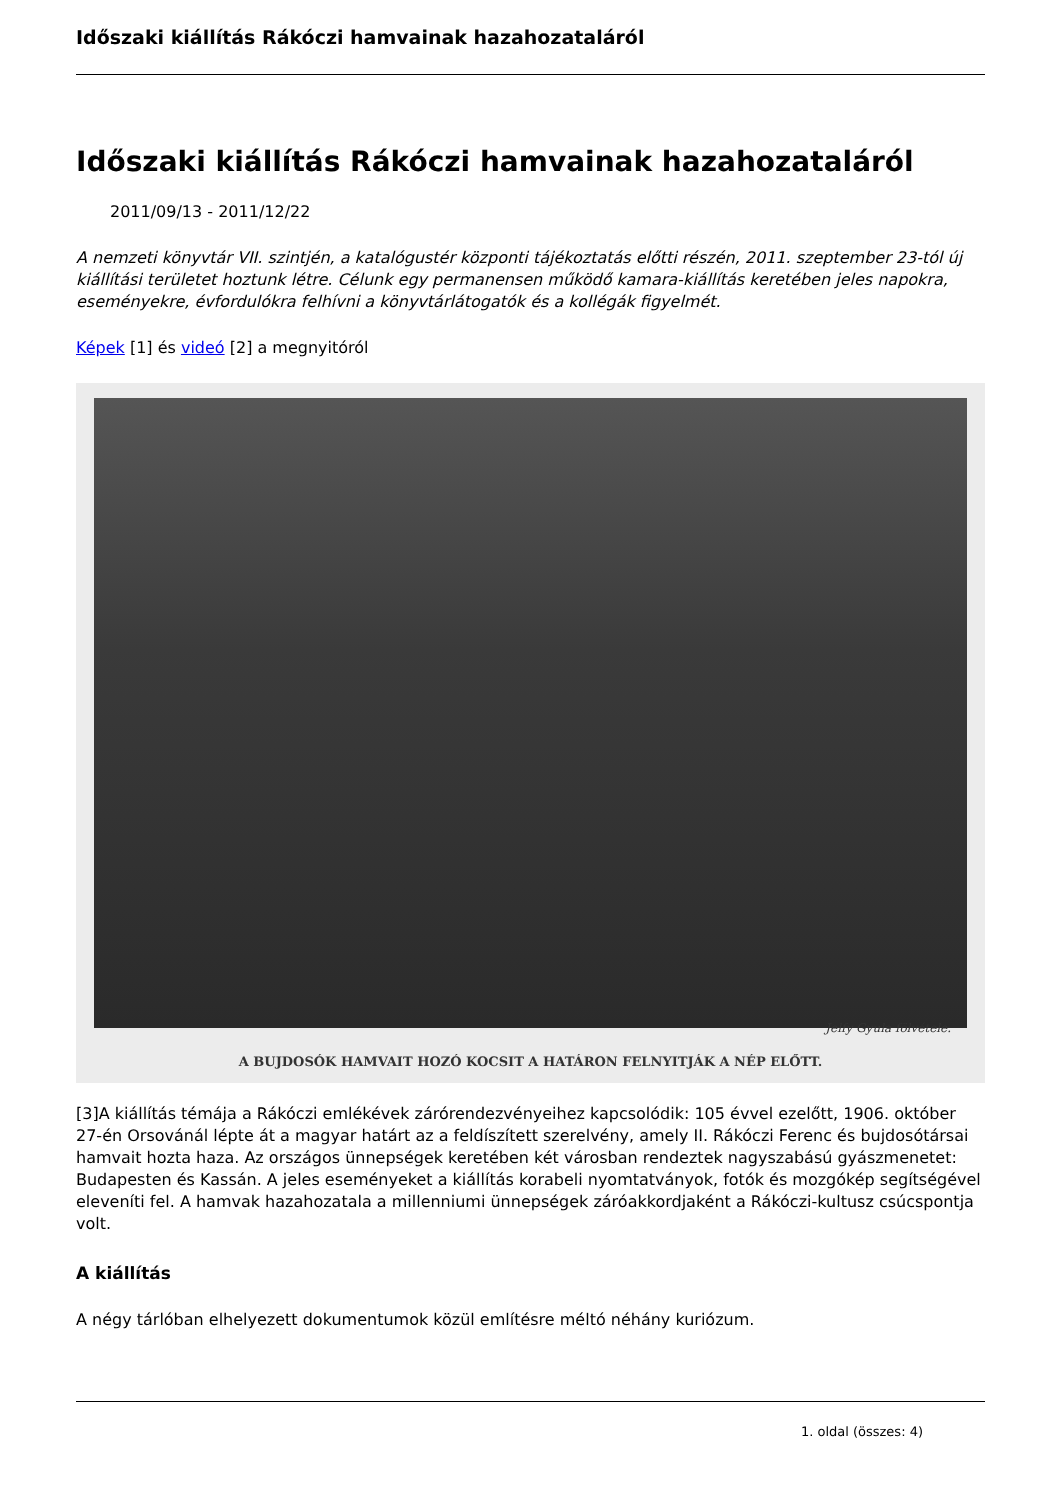Időszaki kiállítás Rákóczi hamvainak hazahozataláról
Időszaki kiállítás Rákóczi hamvainak hazahozataláról
2011/09/13 - 2011/12/22
A nemzeti könyvtár VII. szintjén, a katalógustér központi tájékoztatás előtti részén, 2011. szeptember 23-tól új kiállítási területet hoztunk létre. Célunk egy permanensen működő kamara-kiállítás keretében jeles napokra, eseményekre, évfordulókra felhívni a könyvtárlátogatók és a kollégák figyelmét.
Képek [1] és videó [2] a megnyitóról
Jelfy Gyula fölvétele.
A BUJDOSÓK HAMVAIT HOZÓ KOCSIT A HATÁRON FELNYITJÁK A NÉP ELŐTT.
[3]A kiállítás témája a Rákóczi emlékévek zárórendezvényeihez kapcsolódik: 105 évvel ezelőtt, 1906. október 27-én Orsovánál lépte át a magyar határt az a feldíszített szerelvény, amely II. Rákóczi Ferenc és bujdosótársai hamvait hozta haza. Az országos ünnepségek keretében két városban rendeztek nagyszabású gyászmenetet: Budapesten és Kassán. A jeles eseményeket a kiállítás korabeli nyomtatványok, fotók és mozgókép segítségével eleveníti fel. A hamvak hazahozatala a millenniumi ünnepségek záróakkordjaként a Rákóczi-kultusz csúcspontja volt.
A kiállítás
A négy tárlóban elhelyezett dokumentumok közül említésre méltó néhány kuriózum.
1. oldal (összes: 4)